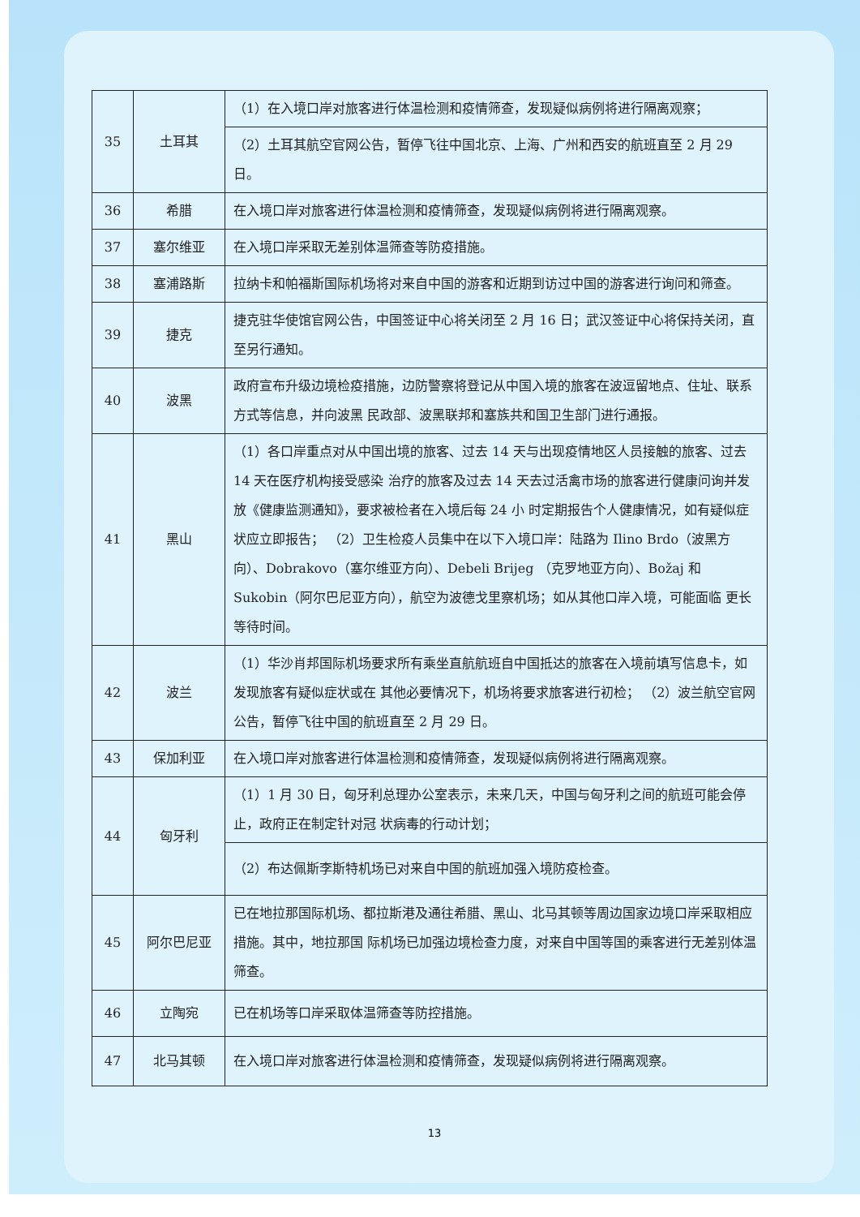| 35 | 土耳其 | （1）在入境口岸对旅客进行体温检测和疫情筛查，发现疑似病例将进行隔离观察； |
| | | （2）土耳其航空官网公告，暂停飞往中国北京、上海、广州和西安的航班直至 2 月 29 日。 |
| 36 | 希腊 | 在入境口岸对旅客进行体温检测和疫情筛查，发现疑似病例将进行隔离观察。 |
| 37 | 塞尔维亚 | 在入境口岸采取无差别体温筛查等防疫措施。 |
| 38 | 塞浦路斯 | 拉纳卡和帕福斯国际机场将对来自中国的游客和近期到访过中国的游客进行询问和筛查。 |
| 39 | 捷克 | 捷克驻华使馆官网公告，中国签证中心将关闭至 2 月 16 日；武汉签证中心将保持关闭，直至另行通知。 |
| 40 | 波黑 | 政府宣布升级边境检疫措施，边防警察将登记从中国入境的旅客在波逗留地点、住址、联系方式等信息，并向波黑 民政部、波黑联邦和塞族共和国卫生部门进行通报。 |
| 41 | 黑山 | （1）各口岸重点对从中国出境的旅客、过去 14 天与出现疫情地区人员接触的旅客、过去 14 天在医疗机构接受感染 治疗的旅客及过去 14 天去过活禽市场的旅客进行健康问询并发放《健康监测通知》，要求被检者在入境后每 24 小 时定期报告个人健康情况，如有疑似症状应立即报告； （2）卫生检疫人员集中在以下入境口岸：陆路为 Ilino Brdo（波黑方向）、Dobrakovo（塞尔维亚方向）、Debeli Brijeg （克罗地亚方向）、Božaj 和 Sukobin（阿尔巴尼亚方向），航空为波德戈里察机场；如从其他口岸入境，可能面临 更长等待时间。 |
| 42 | 波兰 | （1）华沙肖邦国际机场要求所有乘坐直航航班自中国抵达的旅客在入境前填写信息卡，如发现旅客有疑似症状或在 其他必要情况下，机场将要求旅客进行初检； （2）波兰航空官网公告，暂停飞往中国的航班直至 2 月 29 日。 |
| 43 | 保加利亚 | 在入境口岸对旅客进行体温检测和疫情筛查，发现疑似病例将进行隔离观察。 |
| 44 | 匈牙利 | （1）1 月 30 日，匈牙利总理办公室表示，未来几天，中国与匈牙利之间的航班可能会停止，政府正在制定针对冠 状病毒的行动计划； |
| | | （2）布达佩斯李斯特机场已对来自中国的航班加强入境防疫检查。 |
| 45 | 阿尔巴尼亚 | 已在地拉那国际机场、都拉斯港及通往希腊、黑山、北马其顿等周边国家边境口岸采取相应措施。其中，地拉那国 际机场已加强边境检查力度，对来自中国等国的乘客进行无差别体温筛查。 |
| 46 | 立陶宛 | 已在机场等口岸采取体温筛查等防控措施。 |
| 47 | 北马其顿 | 在入境口岸对旅客进行体温检测和疫情筛查，发现疑似病例将进行隔离观察。 |
13